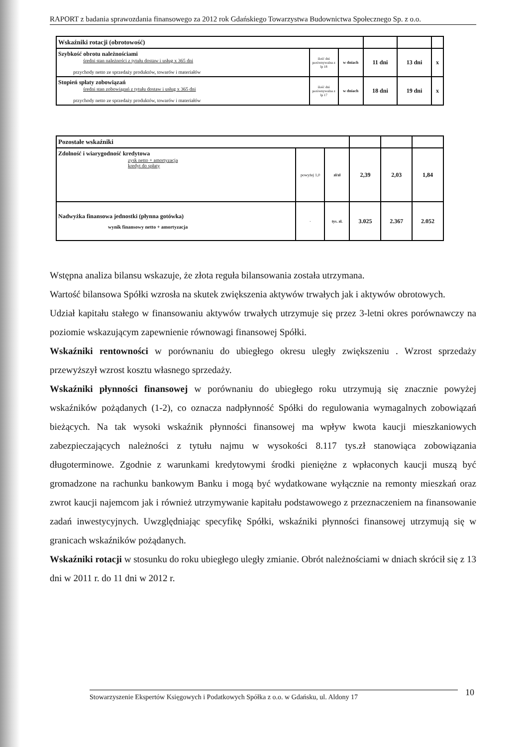RAPORT z badania sprawozdania finansowego za 2012 rok Gdańskiego Towarzystwa Budownictwa Społecznego Sp. z o.o.
| Wskaźniki rotacji (obrotowość) | | | | | |
| Szybkość obrotu należnościami średni stan należności z tytułu dostaw i usług x 365 dni przychody netto ze sprzedaży produktów, towarów i materiałów | ilość dni porównywalna z lp 18 | w dniach | 11 dni | 13 dni | x |
| Stopień spłaty zobowiązań średni stan zobowiązań z tytułu dostaw i usług x 365 dni przychody netto ze sprzedaży produktów, towarów i materiałów | ilość dni porównywalna z lp 17 | w dniach | 18 dni | 19 dni | x |
| Pozostałe wskaźniki | | | | | |
| Zdolność i wiarygodność kredytowa zysk netto + amortyzacja kredyt do spłaty | powyżej 1,0 | zł/zł | 2,39 | 2,03 | 1,84 |
| Nadwyżka finansowa jednostki (płynna gotówka) wynik finansowy netto + amortyzacja | - | tys. zł. | 3.025 | 2.367 | 2.052 |
Wstępna analiza bilansu wskazuje, że złota reguła bilansowania została utrzymana.
Wartość bilansowa Spółki wzrosła na skutek zwiększenia aktywów trwałych jak i aktywów obrotowych.
Udział kapitału stałego w finansowaniu aktywów trwałych utrzymuje się przez 3-letni okres porównawczy na poziomie wskazującym zapewnienie równowagi finansowej Spółki.
Wskaźniki rentowności w porównaniu do ubiegłego okresu uległy zwiększeniu . Wzrost sprzedaży przewyższył wzrost kosztu własnego sprzedaży.
Wskaźniki płynności finansowej w porównaniu do ubiegłego roku utrzymują się znacznie powyżej wskaźników pożądanych (1-2), co oznacza nadpłynność Spółki do regulowania wymagalnych zobowiązań bieżących. Na tak wysoki wskaźnik płynności finansowej ma wpływ kwota kaucji mieszkaniowych zabezpieczających należności z tytułu najmu w wysokości 8.117 tys.zł stanowiąca zobowiązania długoterminowe. Zgodnie z warunkami kredytowymi środki pieniężne z wpłaconych kaucji muszą być gromadzone na rachunku bankowym Banku i mogą być wydatkowane wyłącznie na remonty mieszkań oraz zwrot kaucji najemcom jak i również utrzymywanie kapitału podstawowego z przeznaczeniem na finansowanie zadań inwestycyjnych. Uwzględniając specyfikę Spółki, wskaźniki płynności finansowej utrzymują się w granicach wskaźników pożądanych.
Wskaźniki rotacji w stosunku do roku ubiegłego uległy zmianie. Obrót należnościami w dniach skrócił się z 13 dni w 2011 r. do 11 dni w 2012 r.
Stowarzyszenie Ekspertów Księgowych i Podatkowych Spółka z o.o. w Gdańsku, ul. Aldony 17 10